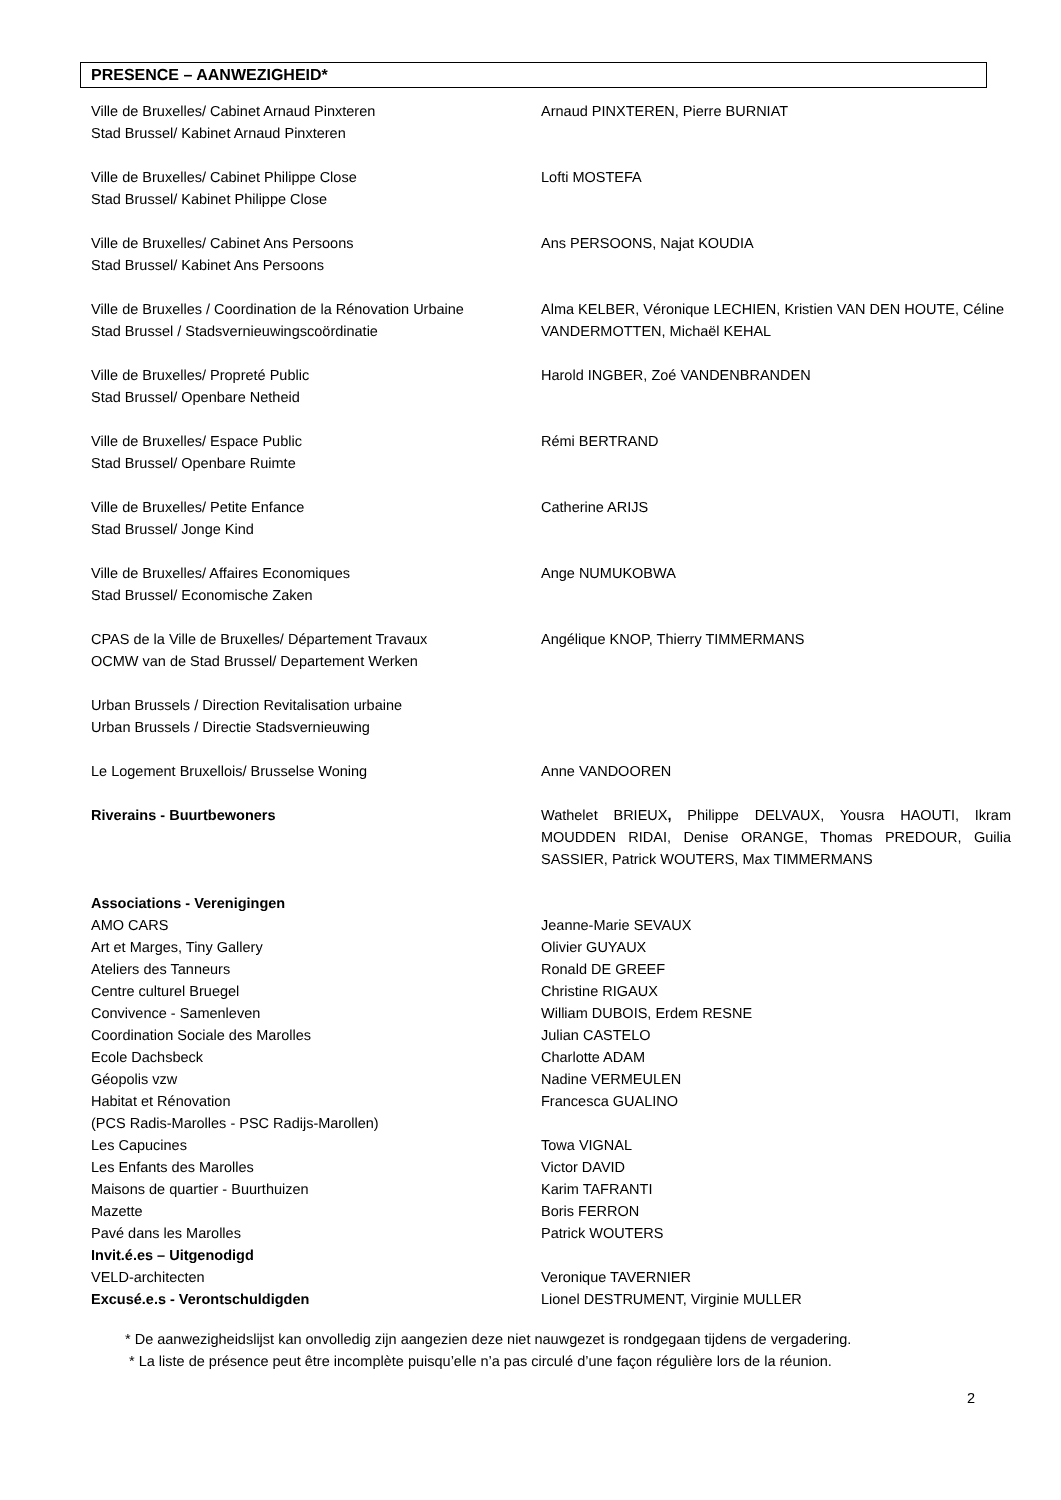PRESENCE – AANWEZIGHEID*
| Ville de Bruxelles/ Cabinet Arnaud Pinxteren Stad Brussel/ Kabinet Arnaud Pinxteren | Arnaud PINXTEREN, Pierre BURNIAT |
| Ville de Bruxelles/ Cabinet Philippe Close Stad Brussel/ Kabinet Philippe Close | Lofti MOSTEFA |
| Ville de Bruxelles/ Cabinet Ans Persoons Stad Brussel/ Kabinet Ans Persoons | Ans PERSOONS, Najat KOUDIA |
| Ville de Bruxelles / Coordination de la Rénovation Urbaine Stad Brussel / Stadsvernieuwingscoördinatie | Alma KELBER, Véronique LECHIEN, Kristien VAN DEN HOUTE, Céline VANDERMOTTEN, Michaël KEHAL |
| Ville de Bruxelles/ Propreté Public Stad Brussel/ Openbare Netheid | Harold INGBER, Zoé VANDENBRANDEN |
| Ville de Bruxelles/ Espace Public Stad Brussel/ Openbare Ruimte | Rémi BERTRAND |
| Ville de Bruxelles/ Petite Enfance Stad Brussel/ Jonge Kind | Catherine ARIJS |
| Ville de Bruxelles/ Affaires Economiques Stad Brussel/ Economische Zaken | Ange NUMUKOBWA |
| CPAS de la Ville de Bruxelles/ Département Travaux OCMW van de Stad Brussel/ Departement Werken | Angélique KNOP, Thierry TIMMERMANS |
| Urban Brussels / Direction Revitalisation urbaine Urban Brussels / Directie Stadsvernieuwing | |
| Le Logement Bruxellois/ Brusselse Woning | Anne VANDOOREN |
| Riverains - Buurtbewoners | Wathelet BRIEUX , Philippe DELVAUX, Yousra HAOUTI, Ikram MOUDDEN RIDAI, Denise ORANGE, Thomas PREDOUR, Guilia SASSIER, Patrick WOUTERS, Max TIMMERMANS |
| Associations - Verenigingen | |
| AMO CARS | Jeanne-Marie SEVAUX |
| Art et Marges, Tiny Gallery | Olivier GUYAUX |
| Ateliers des Tanneurs | Ronald DE GREEF |
| Centre culturel Bruegel | Christine RIGAUX |
| Convivence - Samenleven | William DUBOIS, Erdem RESNE |
| Coordination Sociale des Marolles | Julian CASTELO |
| Ecole Dachsbeck | Charlotte ADAM |
| Géopolis vzw | Nadine VERMEULEN |
| Habitat et Rénovation (PCS Radis-Marolles - PSC Radijs-Marollen) | Francesca GUALINO |
| Les Capucines | Towa VIGNAL |
| Les Enfants des Marolles | Victor DAVID |
| Maisons de quartier - Buurthuizen | Karim TAFRANTI |
| Mazette | Boris FERRON |
| Pavé dans les Marolles | Patrick WOUTERS |
| Invit.é.es – Uitgenodigd | |
| VELD-architecten | Veronique TAVERNIER |
| Excusé.e.s - Verontschuldigden | Lionel DESTRUMENT, Virginie MULLER |
* De aanwezigheidslijst kan onvolledig zijn aangezien deze niet nauwgezet is rondgegaan tijdens de vergadering.
* La liste de présence peut être incomplète puisqu’elle n’a pas circulé d’une façon régulière lors de la réunion.
2